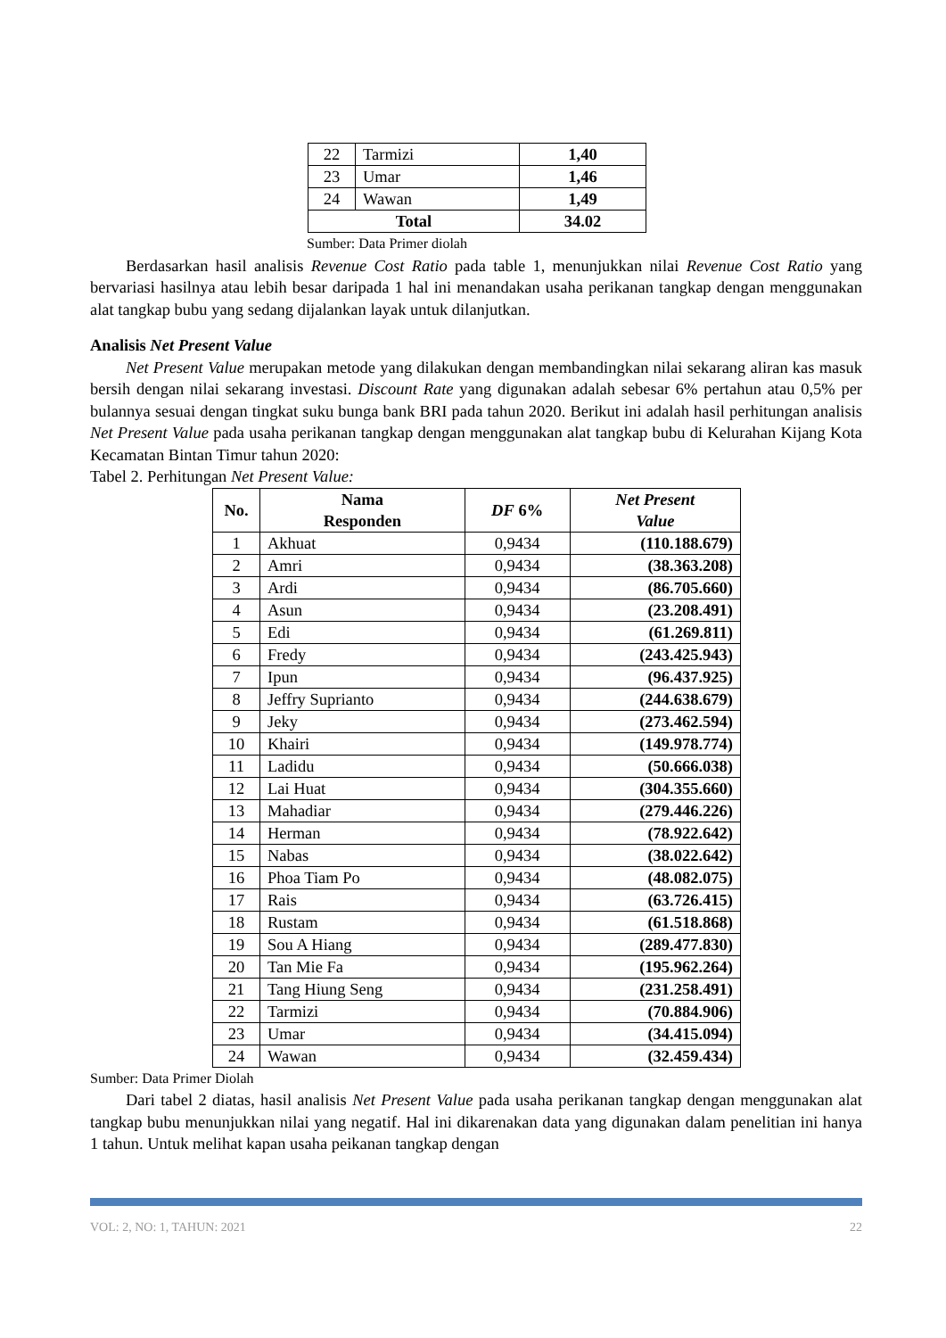| 22 | Tarmizi | 1,40 |
| 23 | Umar | 1,46 |
| 24 | Wawan | 1,49 |
| Total | | 34.02 |
Sumber: Data Primer diolah
Berdasarkan hasil analisis Revenue Cost Ratio pada table 1, menunjukkan nilai Revenue Cost Ratio yang bervariasi hasilnya atau lebih besar daripada 1 hal ini menandakan usaha perikanan tangkap dengan menggunakan alat tangkap bubu yang sedang dijalankan layak untuk dilanjutkan.
Analisis Net Present Value
Net Present Value merupakan metode yang dilakukan dengan membandingkan nilai sekarang aliran kas masuk bersih dengan nilai sekarang investasi. Discount Rate yang digunakan adalah sebesar 6% pertahun atau 0,5% per bulannya sesuai dengan tingkat suku bunga bank BRI pada tahun 2020. Berikut ini adalah hasil perhitungan analisis Net Present Value pada usaha perikanan tangkap dengan menggunakan alat tangkap bubu di Kelurahan Kijang Kota Kecamatan Bintan Timur tahun 2020:
Tabel 2. Perhitungan Net Present Value:
| No. | Nama Responden | DF 6% | Net Present Value |
| --- | --- | --- | --- |
| 1 | Akhuat | 0,9434 | (110.188.679) |
| 2 | Amri | 0,9434 | (38.363.208) |
| 3 | Ardi | 0,9434 | (86.705.660) |
| 4 | Asun | 0,9434 | (23.208.491) |
| 5 | Edi | 0,9434 | (61.269.811) |
| 6 | Fredy | 0,9434 | (243.425.943) |
| 7 | Ipun | 0,9434 | (96.437.925) |
| 8 | Jeffry Suprianto | 0,9434 | (244.638.679) |
| 9 | Jeky | 0,9434 | (273.462.594) |
| 10 | Khairi | 0,9434 | (149.978.774) |
| 11 | Ladidu | 0,9434 | (50.666.038) |
| 12 | Lai Huat | 0,9434 | (304.355.660) |
| 13 | Mahadiar | 0,9434 | (279.446.226) |
| 14 | Herman | 0,9434 | (78.922.642) |
| 15 | Nabas | 0,9434 | (38.022.642) |
| 16 | Phoa Tiam Po | 0,9434 | (48.082.075) |
| 17 | Rais | 0,9434 | (63.726.415) |
| 18 | Rustam | 0,9434 | (61.518.868) |
| 19 | Sou A Hiang | 0,9434 | (289.477.830) |
| 20 | Tan Mie Fa | 0,9434 | (195.962.264) |
| 21 | Tang Hiung Seng | 0,9434 | (231.258.491) |
| 22 | Tarmizi | 0,9434 | (70.884.906) |
| 23 | Umar | 0,9434 | (34.415.094) |
| 24 | Wawan | 0,9434 | (32.459.434) |
Sumber: Data Primer Diolah
Dari tabel 2 diatas, hasil analisis Net Present Value pada usaha perikanan tangkap dengan menggunakan alat tangkap bubu menunjukkan nilai yang negatif. Hal ini dikarenakan data yang digunakan dalam penelitian ini hanya 1 tahun. Untuk melihat kapan usaha peikanan tangkap dengan
VOL: 2, NO: 1, TAHUN: 2021 22